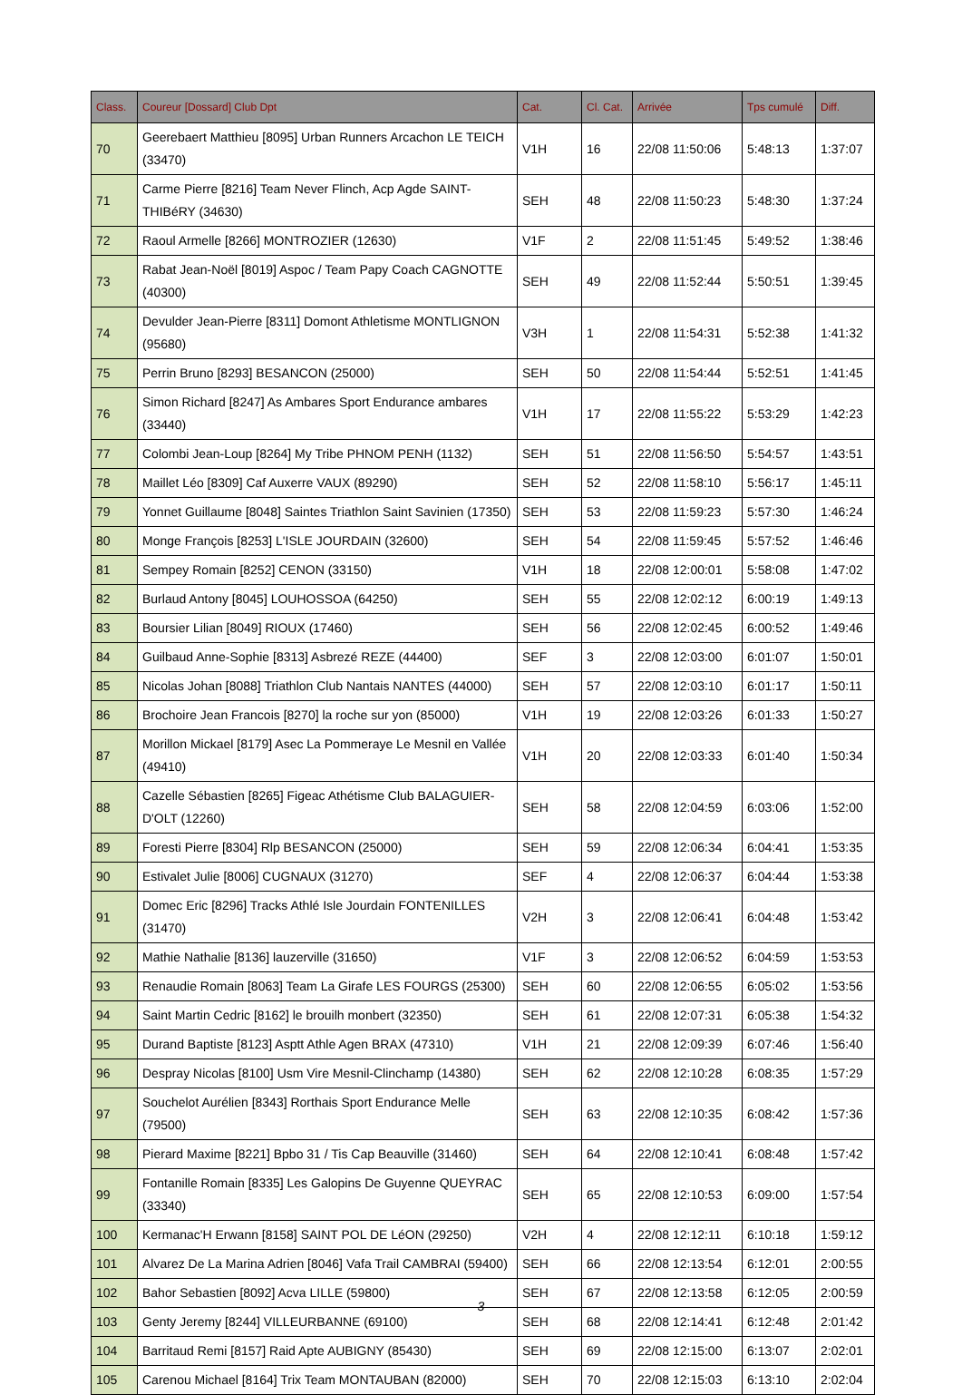| Class. | Coureur [Dossard] Club Dpt | Cat. | Cl. Cat. | Arrivée | Tps cumulé | Diff. |
| --- | --- | --- | --- | --- | --- | --- |
| 70 | Geerebaert Matthieu [8095] Urban Runners Arcachon LE TEICH (33470) | V1H | 16 | 22/08 11:50:06 | 5:48:13 | 1:37:07 |
| 71 | Carme Pierre [8216] Team Never Flinch, Acp Agde SAINT-THIBéRY (34630) | SEH | 48 | 22/08 11:50:23 | 5:48:30 | 1:37:24 |
| 72 | Raoul Armelle [8266] MONTROZIER (12630) | V1F | 2 | 22/08 11:51:45 | 5:49:52 | 1:38:46 |
| 73 | Rabat Jean-Noël [8019] Aspoc / Team Papy Coach CAGNOTTE (40300) | SEH | 49 | 22/08 11:52:44 | 5:50:51 | 1:39:45 |
| 74 | Devulder Jean-Pierre [8311] Domont Athletisme MONTLIGNON (95680) | V3H | 1 | 22/08 11:54:31 | 5:52:38 | 1:41:32 |
| 75 | Perrin Bruno [8293] BESANCON (25000) | SEH | 50 | 22/08 11:54:44 | 5:52:51 | 1:41:45 |
| 76 | Simon Richard [8247] As Ambares Sport Endurance ambares (33440) | V1H | 17 | 22/08 11:55:22 | 5:53:29 | 1:42:23 |
| 77 | Colombi Jean-Loup [8264] My Tribe PHNOM PENH (1132) | SEH | 51 | 22/08 11:56:50 | 5:54:57 | 1:43:51 |
| 78 | Maillet Léo [8309] Caf Auxerre VAUX (89290) | SEH | 52 | 22/08 11:58:10 | 5:56:17 | 1:45:11 |
| 79 | Yonnet Guillaume [8048] Saintes Triathlon Saint Savinien (17350) | SEH | 53 | 22/08 11:59:23 | 5:57:30 | 1:46:24 |
| 80 | Monge François [8253] L'ISLE JOURDAIN (32600) | SEH | 54 | 22/08 11:59:45 | 5:57:52 | 1:46:46 |
| 81 | Sempey Romain [8252] CENON (33150) | V1H | 18 | 22/08 12:00:01 | 5:58:08 | 1:47:02 |
| 82 | Burlaud Antony [8045] LOUHOSSOA (64250) | SEH | 55 | 22/08 12:02:12 | 6:00:19 | 1:49:13 |
| 83 | Boursier Lilian [8049] RIOUX (17460) | SEH | 56 | 22/08 12:02:45 | 6:00:52 | 1:49:46 |
| 84 | Guilbaud Anne-Sophie [8313] Asbrezé REZE (44400) | SEF | 3 | 22/08 12:03:00 | 6:01:07 | 1:50:01 |
| 85 | Nicolas Johan [8088] Triathlon Club Nantais NANTES (44000) | SEH | 57 | 22/08 12:03:10 | 6:01:17 | 1:50:11 |
| 86 | Brochoire Jean Francois [8270] la roche sur yon (85000) | V1H | 19 | 22/08 12:03:26 | 6:01:33 | 1:50:27 |
| 87 | Morillon Mickael [8179] Asec La Pommeraye Le Mesnil en Vallée (49410) | V1H | 20 | 22/08 12:03:33 | 6:01:40 | 1:50:34 |
| 88 | Cazelle Sébastien [8265] Figeac Athétisme Club BALAGUIER-D'OLT (12260) | SEH | 58 | 22/08 12:04:59 | 6:03:06 | 1:52:00 |
| 89 | Foresti Pierre [8304] Rlp BESANCON (25000) | SEH | 59 | 22/08 12:06:34 | 6:04:41 | 1:53:35 |
| 90 | Estivalet Julie [8006] CUGNAUX (31270) | SEF | 4 | 22/08 12:06:37 | 6:04:44 | 1:53:38 |
| 91 | Domec Eric [8296] Tracks Athlé Isle Jourdain FONTENILLES (31470) | V2H | 3 | 22/08 12:06:41 | 6:04:48 | 1:53:42 |
| 92 | Mathie Nathalie [8136] lauzerville (31650) | V1F | 3 | 22/08 12:06:52 | 6:04:59 | 1:53:53 |
| 93 | Renaudie Romain [8063] Team La Girafe LES FOURGS (25300) | SEH | 60 | 22/08 12:06:55 | 6:05:02 | 1:53:56 |
| 94 | Saint Martin Cedric [8162] le brouilh monbert (32350) | SEH | 61 | 22/08 12:07:31 | 6:05:38 | 1:54:32 |
| 95 | Durand Baptiste [8123] Asptt Athle Agen BRAX (47310) | V1H | 21 | 22/08 12:09:39 | 6:07:46 | 1:56:40 |
| 96 | Despray Nicolas [8100] Usm Vire Mesnil-Clinchamp (14380) | SEH | 62 | 22/08 12:10:28 | 6:08:35 | 1:57:29 |
| 97 | Souchelot Aurélien [8343] Rorthais Sport Endurance Melle (79500) | SEH | 63 | 22/08 12:10:35 | 6:08:42 | 1:57:36 |
| 98 | Pierard Maxime [8221] Bpbo 31 / Tis Cap Beauville (31460) | SEH | 64 | 22/08 12:10:41 | 6:08:48 | 1:57:42 |
| 99 | Fontanille Romain [8335] Les Galopins De Guyenne QUEYRAC (33340) | SEH | 65 | 22/08 12:10:53 | 6:09:00 | 1:57:54 |
| 100 | Kermanac'H Erwann [8158] SAINT POL DE LéON (29250) | V2H | 4 | 22/08 12:12:11 | 6:10:18 | 1:59:12 |
| 101 | Alvarez De La Marina Adrien [8046] Vafa Trail CAMBRAI (59400) | SEH | 66 | 22/08 12:13:54 | 6:12:01 | 2:00:55 |
| 102 | Bahor Sebastien [8092] Acva LILLE (59800) | SEH | 67 | 22/08 12:13:58 | 6:12:05 | 2:00:59 |
| 103 | Genty Jeremy [8244] VILLEURBANNE (69100) | SEH | 68 | 22/08 12:14:41 | 6:12:48 | 2:01:42 |
| 104 | Barritaud Remi [8157] Raid Apte AUBIGNY (85430) | SEH | 69 | 22/08 12:15:00 | 6:13:07 | 2:02:01 |
| 105 | Carenou Michael [8164] Trix Team MONTAUBAN (82000) | SEH | 70 | 22/08 12:15:03 | 6:13:10 | 2:02:04 |
3